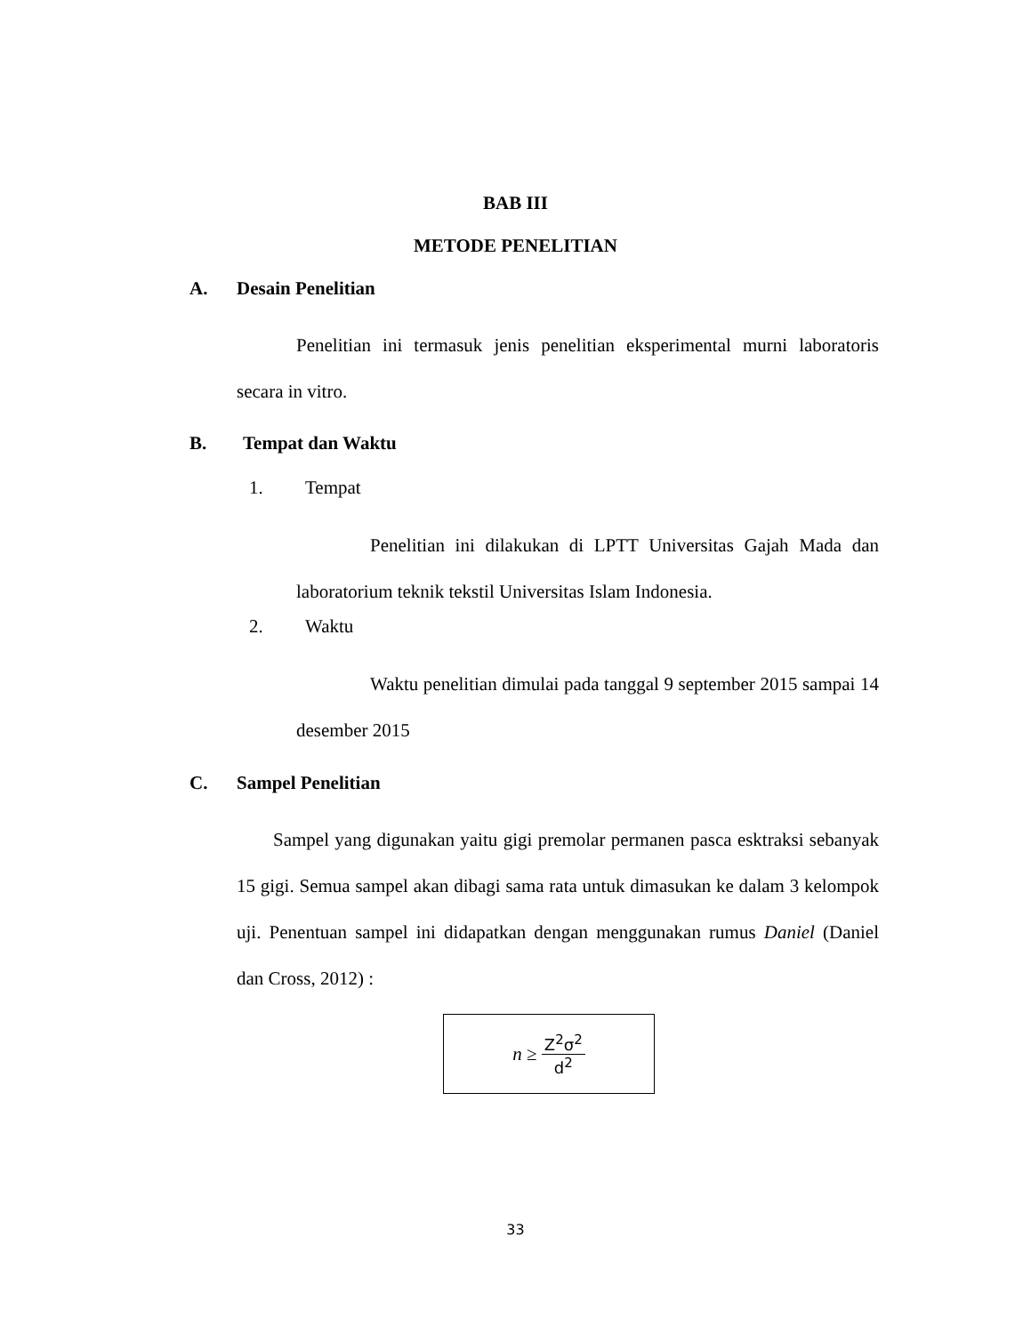BAB III
METODE PENELITIAN
A. Desain Penelitian
Penelitian ini termasuk jenis penelitian eksperimental murni laboratoris secara in vitro.
B. Tempat dan Waktu
1. Tempat
Penelitian ini dilakukan di LPTT Universitas Gajah Mada dan laboratorium teknik tekstil Universitas Islam Indonesia.
2. Waktu
Waktu penelitian dimulai pada tanggal 9 september 2015 sampai 14 desember 2015
C. Sampel Penelitian
Sampel yang digunakan yaitu gigi premolar permanen pasca esktraksi sebanyak 15 gigi. Semua sampel akan dibagi sama rata untuk dimasukan ke dalam 3 kelompok uji. Penentuan sampel ini didapatkan dengan menggunakan rumus Daniel (Daniel dan Cross, 2012) :
n ≥ Z<sup>2</sup>σ<sup>2</sup> d<sup>2</sup>
33